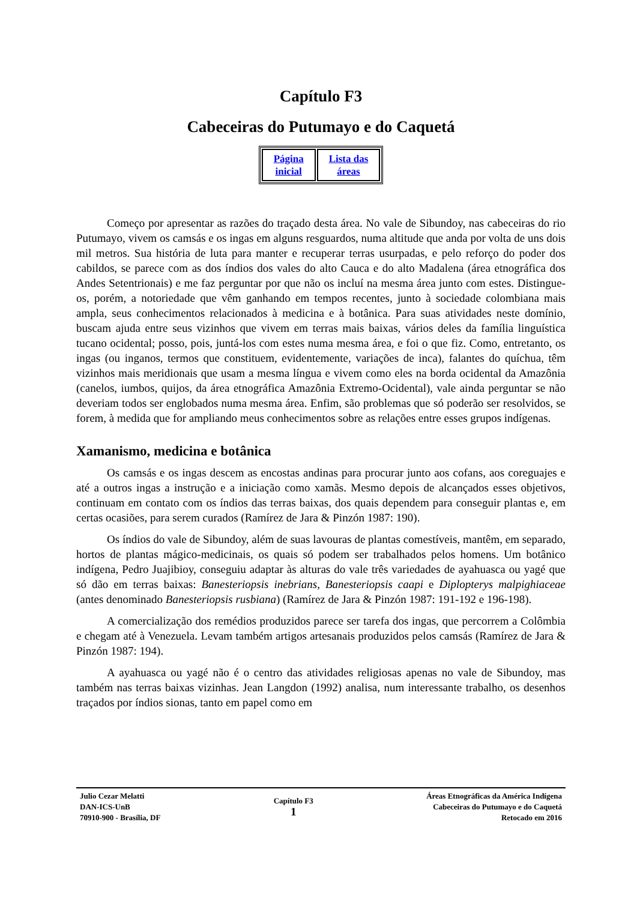Capítulo F3
Cabeceiras do Putumayo e do Caquetá
| Página inicial | Lista das áreas |
Começo por apresentar as razões do traçado desta área. No vale de Sibundoy, nas cabeceiras do rio Putumayo, vivem os camsás e os ingas em alguns resguardos, numa altitude que anda por volta de uns dois mil metros. Sua história de luta para manter e recuperar terras usurpadas, e pelo reforço do poder dos cabildos, se parece com as dos índios dos vales do alto Cauca e do alto Madalena (área etnográfica dos Andes Setentrionais) e me faz perguntar por que não os incluí na mesma área junto com estes. Distingue-os, porém, a notoriedade que vêm ganhando em tempos recentes, junto à sociedade colombiana mais ampla, seus conhecimentos relacionados à medicina e à botânica. Para suas atividades neste domínio, buscam ajuda entre seus vizinhos que vivem em terras mais baixas, vários deles da família linguística tucano ocidental; posso, pois, juntá-los com estes numa mesma área, e foi o que fiz. Como, entretanto, os ingas (ou inganos, termos que constituem, evidentemente, variações de inca), falantes do quíchua, têm vizinhos mais meridionais que usam a mesma língua e vivem como eles na borda ocidental da Amazônia (canelos, iumbos, quijos, da área etnográfica Amazônia Extremo-Ocidental), vale ainda perguntar se não deveriam todos ser englobados numa mesma área. Enfim, são problemas que só poderão ser resolvidos, se forem, à medida que for ampliando meus conhecimentos sobre as relações entre esses grupos indígenas.
Xamanismo, medicina e botânica
Os camsás e os ingas descem as encostas andinas para procurar junto aos cofans, aos coreguajes e até a outros ingas a instrução e a iniciação como xamãs. Mesmo depois de alcançados esses objetivos, continuam em contato com os índios das terras baixas, dos quais dependem para conseguir plantas e, em certas ocasiões, para serem curados (Ramírez de Jara & Pinzón 1987: 190).
Os índios do vale de Sibundoy, além de suas lavouras de plantas comestíveis, mantêm, em separado, hortos de plantas mágico-medicinais, os quais só podem ser trabalhados pelos homens. Um botânico indígena, Pedro Juajibioy, conseguiu adaptar às alturas do vale três variedades de ayahuasca ou yagé que só dão em terras baixas: Banesteriopsis inebrians, Banesteriopsis caapi e Diplopterys malpighiaceae (antes denominado Banesteriopsis rusbiana) (Ramírez de Jara & Pinzón 1987: 191-192 e 196-198).
A comercialização dos remédios produzidos parece ser tarefa dos ingas, que percorrem a Colômbia e chegam até à Venezuela. Levam também artigos artesanais produzidos pelos camsás (Ramírez de Jara & Pinzón 1987: 194).
A ayahuasca ou yagé não é o centro das atividades religiosas apenas no vale de Sibundoy, mas também nas terras baixas vizinhas. Jean Langdon (1992) analisa, num interessante trabalho, os desenhos traçados por índios sionas, tanto em papel como em
Julio Cezar Melatti
DAN-ICS-UnB
70910-900 - Brasília, DF
Capítulo F3
1
Áreas Etnográficas da América Indígena
Cabeceiras do Putumayo e do Caquetá
Retocado em 2016